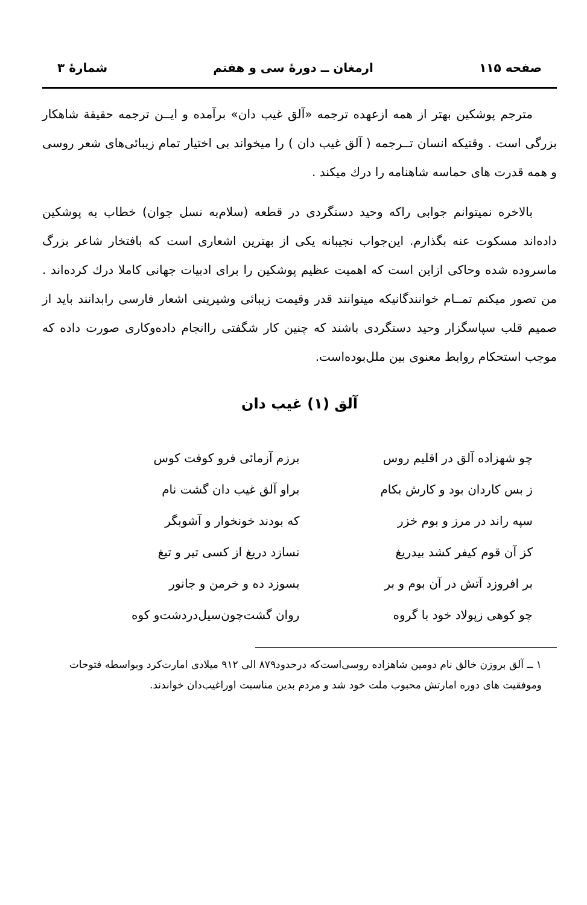صفحه ۱۱۵ ارمغان ــ دورهٔ سی و هفتم شمارهٔ ۳
مترجم پوشکین بهتر از همه ازعهده ترجمه «آلق غیب دان» برآمده و ایــن ترجمه حقیقة شاهکار بزرگی است . وقتیکه انسان تــرجمه ( آلق غیب دان ) را میخواند بی اختیار تمام زیبائی‌های شعر روسی و همه قدرت های حماسه شاهنامه را درك میکند .
بالاخره نمیتوانم جوابی راکه وحید دستگردی در قطعه (سلام‌به نسل جوان) خطاب به پوشکین داده‌اند مسکوت عنه بگذارم. این‌جواب نجیبانه یکی از بهترین اشعاری است که بافتخار شاعر بزرگ ماسروده شده وحاکی ازاین است که اهمیت عظیم پوشکین را برای ادبیات جهانی کاملا درك کرده‌اند . من تصور میکنم تمــام خوانندگانیکه میتوانند قدر وقیمت زیبائی وشیرینی اشعار فارسی رابدانند باید از صمیم قلب سپاسگزار وحید دستگردی باشند که چنین کار شگفتی راانجام داده‌وکاری صورت داده که موجب استحکام روابط معنوی بین ملل‌بوده‌است.
آلق (۱) غیب دان
چو شهزاده آلق در اقلیم روس
برزم آزمائی فرو کوفت کوس
ز بس کاردان بود و کارش بکام
براو آلق غیب دان گشت نام
سپه راند در مرز و بوم خزر
که بودند خونخوار و آشوبگر
کز آن قوم کیفر کشد بیدریغ
نسازد دریغ از کسی تیر و تیغ
بر افروزد آتش در آن بوم و بر
بسوزد ده و خرمن و جانور
چو کوهی زپولاد خود با گروه
روان گشت‌چون‌سیل‌دردشت‌و کوه
۱ ــ آلق بروزن خالق نام دومین شاهزاده روسی‌است‌که درحدود۸۷۹ الی ۹۱۲ میلادی امارت‌کرد وبواسطه فتوحات وموفقیت های دوره امارتش محبوب ملت خود شد و مردم بدین مناسبت اوراغیب‌دان خواندند.